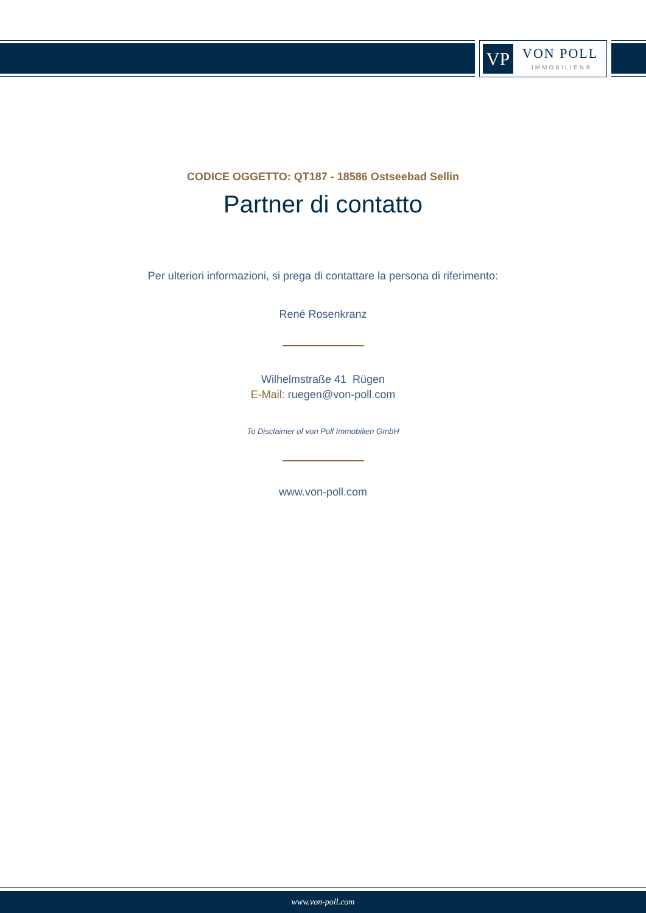VP VON POLL
IMMOBILIEN®
CODICE OGGETTO: QT187 - 18586 Ostseebad Sellin
Partner di contatto
Per ulteriori informazioni, si prega di contattare la persona di riferimento:
René Rosenkranz
Wilhelmstraße 41 Rügen
E-Mail: ruegen@von-poll.com
To Disclaimer of von Poll Immobilien GmbH
www.von-poll.com
www.von-poll.com